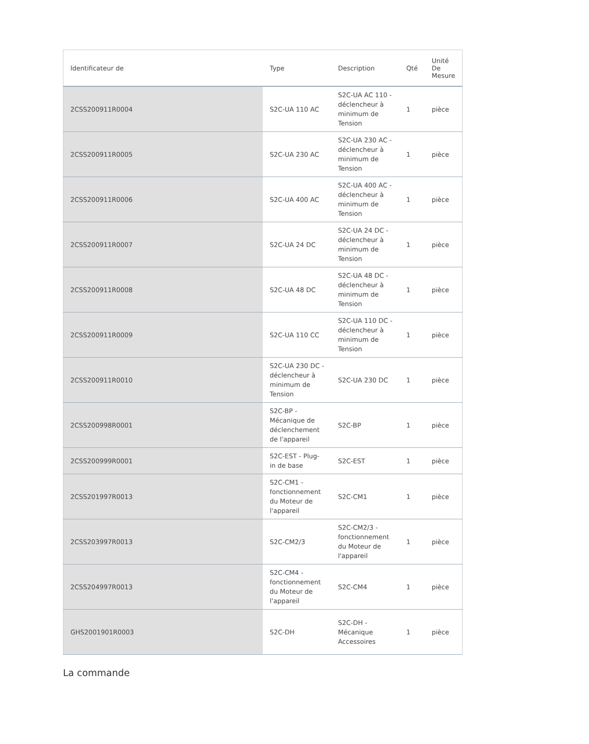| Identificateur de | Type | Description | Qté | Unité De Mesure |
| --- | --- | --- | --- | --- |
| 2CSS200911R0004 | S2C-UA 110 AC | S2C-UA AC 110 - déclencheur à minimum de Tension | 1 | pièce |
| 2CSS200911R0005 | S2C-UA 230 AC | S2C-UA 230 AC - déclencheur à minimum de Tension | 1 | pièce |
| 2CSS200911R0006 | S2C-UA 400 AC | S2C-UA 400 AC - déclencheur à minimum de Tension | 1 | pièce |
| 2CSS200911R0007 | S2C-UA 24 DC | S2C-UA 24 DC - déclencheur à minimum de Tension | 1 | pièce |
| 2CSS200911R0008 | S2C-UA 48 DC | S2C-UA 48 DC - déclencheur à minimum de Tension | 1 | pièce |
| 2CSS200911R0009 | S2C-UA 110 CC | S2C-UA 110 DC - déclencheur à minimum de Tension | 1 | pièce |
| 2CSS200911R0010 | S2C-UA 230 DC - déclencheur à minimum de Tension | S2C-UA 230 DC | 1 | pièce |
| 2CSS200998R0001 | S2C-BP - Mécanique de déclenchement de l'appareil | S2C-BP | 1 | pièce |
| 2CSS200999R0001 | S2C-EST - Plug-in de base | S2C-EST | 1 | pièce |
| 2CSS201997R0013 | S2C-CM1 - fonctionnement du Moteur de l'appareil | S2C-CM1 | 1 | pièce |
| 2CSS203997R0013 | S2C-CM2/3 | S2C-CM2/3 - fonctionnement du Moteur de l'appareil | 1 | pièce |
| 2CSS204997R0013 | S2C-CM4 - fonctionnement du Moteur de l'appareil | S2C-CM4 | 1 | pièce |
| GHS2001901R0003 | S2C-DH | S2C-DH - Mécanique Accessoires | 1 | pièce |
La commande